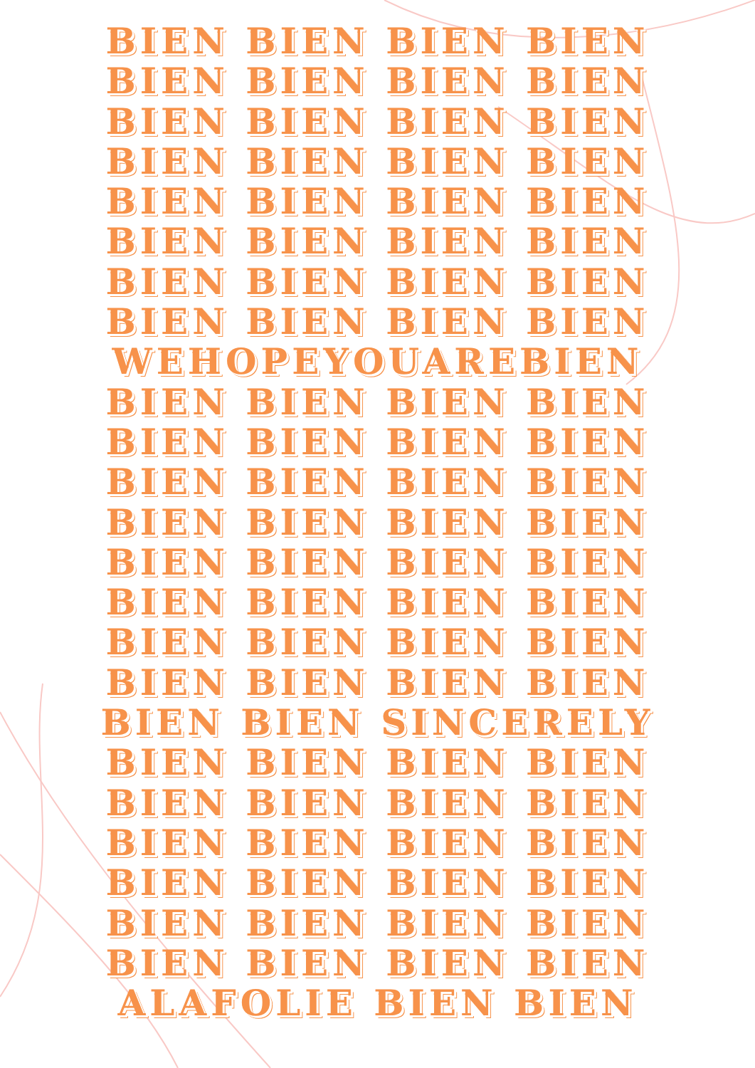BIEN BIEN BIEN BIEN
BIEN BIEN BIEN BIEN
BIEN BIEN BIEN BIEN
BIEN BIEN BIEN BIEN
BIEN BIEN BIEN BIEN
BIEN BIEN BIEN BIEN
BIEN BIEN BIEN BIEN
BIEN BIEN BIEN BIEN
WEHOPEYOUAREBIEN
BIEN BIEN BIEN BIEN
BIEN BIEN BIEN BIEN
BIEN BIEN BIEN BIEN
BIEN BIEN BIEN BIEN
BIEN BIEN BIEN BIEN
BIEN BIEN BIEN BIEN
BIEN BIEN BIEN BIEN
BIEN BIEN BIEN BIEN
BIEN BIEN SINCERELY
BIEN BIEN BIEN BIEN
BIEN BIEN BIEN BIEN
BIEN BIEN BIEN BIEN
BIEN BIEN BIEN BIEN
BIEN BIEN BIEN BIEN
BIEN BIEN BIEN BIEN
ALAFOLIE BIEN BIEN